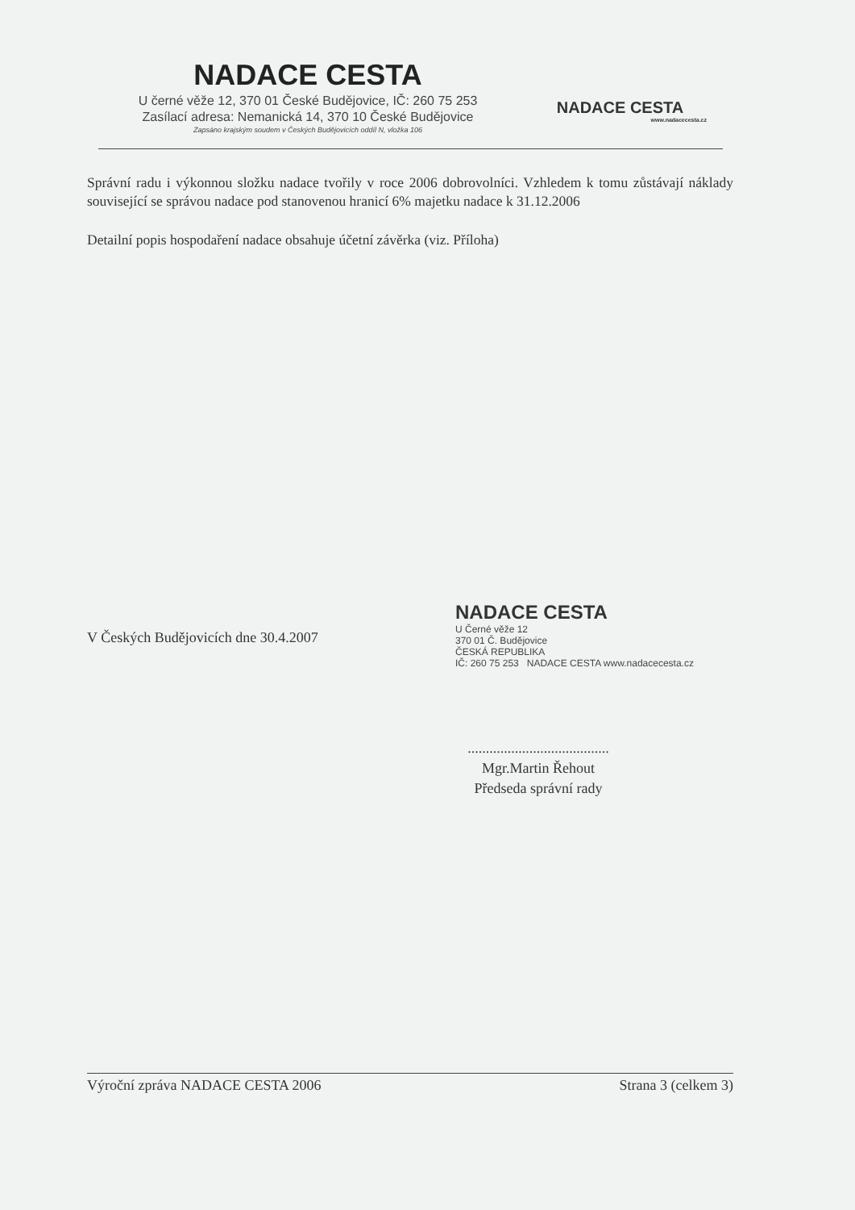NADACE CESTA
U černé věže 12, 370 01 České Budějovice, IČ: 260 75 253
Zasílací adresa: Nemanická 14, 370 10 České Budějovice
Zapsáno krajským soudem v Českých Budějovicích oddíl N, vložka 106
NADACE CESTA
www.nadacecesta.cz
Správní radu i výkonnou složku nadace tvořily v roce 2006 dobrovolníci. Vzhledem k tomu zůstávají náklady související se správou nadace pod stanovenou hranicí 6% majetku nadace k 31.12.2006
Detailní popis hospodaření nadace obsahuje účetní závěrka (viz. Příloha)
V Českých Budějovicích dne 30.4.2007
NADACE CESTA
U Černé věže 12
370 01 Č. Budějovice
ČESKÁ REPUBLIKA
IČ: 260 75 253 NADACE CESTA www.nadacecesta.cz
.......................................
Mgr.Martin Řehout
Předseda správní rady
Výroční zpráva NADACE CESTA 2006 Strana 3 (celkem 3)